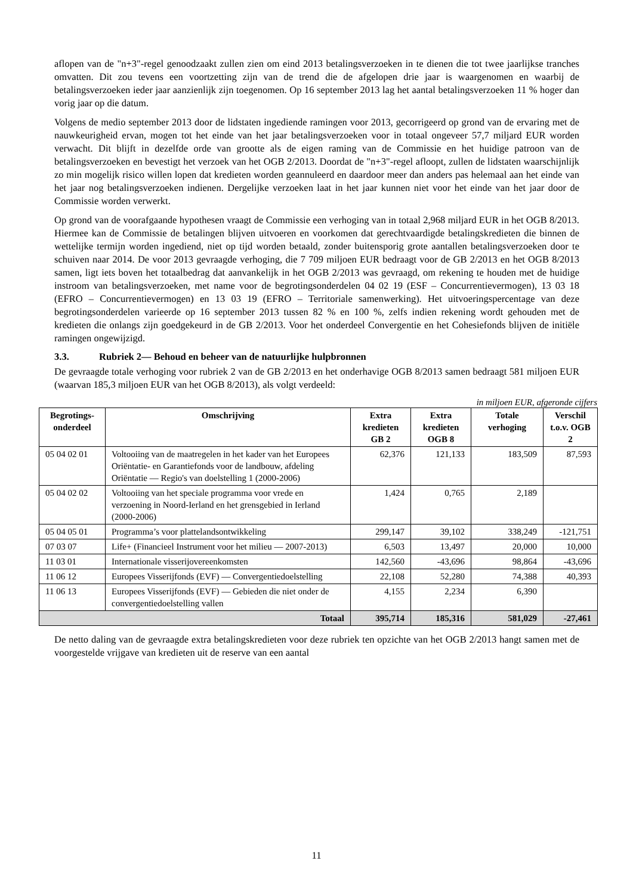aflopen van de "n+3"-regel genoodzaakt zullen zien om eind 2013 betalingsverzoeken in te dienen die tot twee jaarlijkse tranches omvatten. Dit zou tevens een voortzetting zijn van de trend die de afgelopen drie jaar is waargenomen en waarbij de betalingsverzoeken ieder jaar aanzienlijk zijn toegenomen. Op 16 september 2013 lag het aantal betalingsverzoeken 11 % hoger dan vorig jaar op die datum.
Volgens de medio september 2013 door de lidstaten ingediende ramingen voor 2013, gecorrigeerd op grond van de ervaring met de nauwkeurigheid ervan, mogen tot het einde van het jaar betalingsverzoeken voor in totaal ongeveer 57,7 miljard EUR worden verwacht. Dit blijft in dezelfde orde van grootte als de eigen raming van de Commissie en het huidige patroon van de betalingsverzoeken en bevestigt het verzoek van het OGB 2/2013. Doordat de "n+3"-regel afloopt, zullen de lidstaten waarschijnlijk zo min mogelijk risico willen lopen dat kredieten worden geannuleerd en daardoor meer dan anders pas helemaal aan het einde van het jaar nog betalingsverzoeken indienen. Dergelijke verzoeken laat in het jaar kunnen niet voor het einde van het jaar door de Commissie worden verwerkt.
Op grond van de voorafgaande hypothesen vraagt de Commissie een verhoging van in totaal 2,968 miljard EUR in het OGB 8/2013. Hiermee kan de Commissie de betalingen blijven uitvoeren en voorkomen dat gerechtvaardigde betalingskredieten die binnen de wettelijke termijn worden ingediend, niet op tijd worden betaald, zonder buitensporig grote aantallen betalingsverzoeken door te schuiven naar 2014. De voor 2013 gevraagde verhoging, die 7 709 miljoen EUR bedraagt voor de GB 2/2013 en het OGB 8/2013 samen, ligt iets boven het totaalbedrag dat aanvankelijk in het OGB 2/2013 was gevraagd, om rekening te houden met de huidige instroom van betalingsverzoeken, met name voor de begrotingsonderdelen 04 02 19 (ESF – Concurrentievermogen), 13 03 18 (EFRO – Concurrentievermogen) en 13 03 19 (EFRO – Territoriale samenwerking). Het uitvoeringspercentage van deze begrotingsonderdelen varieerde op 16 september 2013 tussen 82 % en 100 %, zelfs indien rekening wordt gehouden met de kredieten die onlangs zijn goedgekeurd in de GB 2/2013. Voor het onderdeel Convergentie en het Cohesiefonds blijven de initiële ramingen ongewijzigd.
3.3. Rubriek 2— Behoud en beheer van de natuurlijke hulpbronnen
De gevraagde totale verhoging voor rubriek 2 van de GB 2/2013 en het onderhavige OGB 8/2013 samen bedraagt 581 miljoen EUR (waarvan 185,3 miljoen EUR van het OGB 8/2013), als volgt verdeeld:
in miljoen EUR, afgeronde cijfers
| Begrotings- onderdeel | Omschrijving | Extra kredieten GB 2 | Extra kredieten OGB 8 | Totale verhoging | Verschil t.o.v. OGB 2 |
| --- | --- | --- | --- | --- | --- |
| 05 04 02 01 | Voltooiing van de maatregelen in het kader van het Europees Oriëntatie- en Garantiefonds voor de landbouw, afdeling Oriëntatie — Regio's van doelstelling 1 (2000-2006) | 62,376 | 121,133 | 183,509 | 87,593 |
| 05 04 02 02 | Voltooiing van het speciale programma voor vrede en verzoening in Noord-Ierland en het grensgebied in Ierland (2000-2006) | 1,424 | 0,765 | 2,189 | |
| 05 04 05 01 | Programma’s voor plattelandsontwikkeling | 299,147 | 39,102 | 338,249 | -121,751 |
| 07 03 07 | Life+ (Financieel Instrument voor het milieu — 2007-2013) | 6,503 | 13,497 | 20,000 | 10,000 |
| 11 03 01 | Internationale visserijovereenkomsten | 142,560 | -43,696 | 98,864 | -43,696 |
| 11 06 12 | Europees Visserijfonds (EVF) — Convergentiedoelstelling | 22,108 | 52,280 | 74,388 | 40,393 |
| 11 06 13 | Europees Visserijfonds (EVF) — Gebieden die niet onder de convergentiedoelstelling vallen | 4,155 | 2,234 | 6,390 | |
| Totaal | | 395,714 | 185,316 | 581,029 | -27,461 |
De netto daling van de gevraagde extra betalingskredieten voor deze rubriek ten opzichte van het OGB 2/2013 hangt samen met de voorgestelde vrijgave van kredieten uit de reserve van een aantal
11